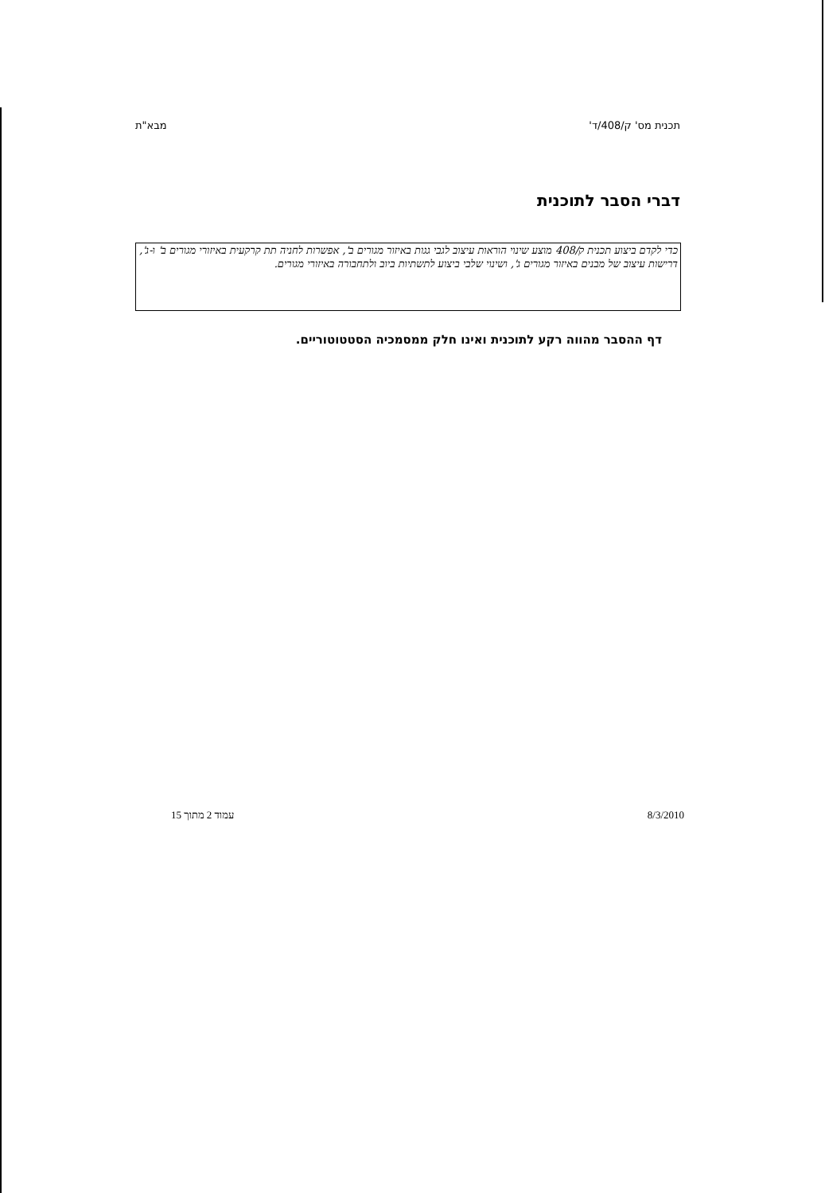מבא"ת תכנית מס' ק/408/ד'
דברי הסבר לתוכנית
כדי לקדם ביצוע תכנית ק/408 מוצע שינוי הוראות עיצוב לגבי גגות באיזור מגורים ב', אפשרות לחניה תת קרקעית באיזורי מגורים ב' ו-ג', דרישות עיצוב של מבנים באיזור מגורים ג', ושינוי שלבי ביצוע לתשתיות ביוב ולתחבורה באיזורי מגורים.
דף ההסבר מהווה רקע לתוכנית ואינו חלק ממסמכיה הסטטוטוריים.
עמוד 2 מתוך 15 8/3/2010